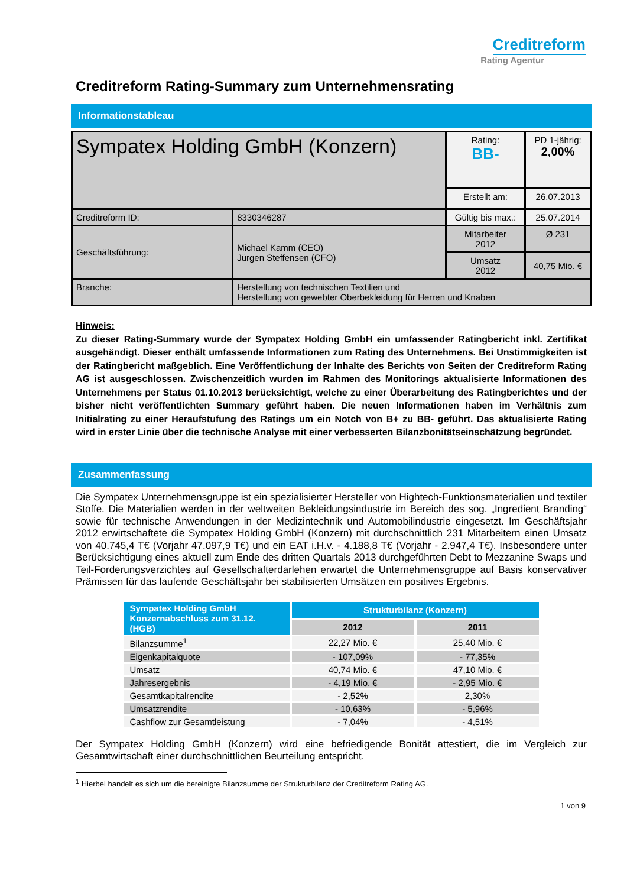Creditreform
Rating Agentur
Creditreform Rating-Summary zum Unternehmensrating
Informationstableau
| Sympatex Holding GmbH (Konzern) | | Rating: BB- | PD 1-jährig: 2,00% |
| | | Erstellt am: | 26.07.2013 |
| Creditreform ID: | 8330346287 | Gültig bis max.: | 25.07.2014 |
| Geschäftsführung: | Michael Kamm (CEO) Jürgen Steffensen (CFO) | Mitarbeiter 2012 | Ø 231 |
| | | Umsatz 2012 | 40,75 Mio. € |
| Branche: | Herstellung von technischen Textilien und Herstellung von gewebter Oberbekleidung für Herren und Knaben | | |
Hinweis:
Zu dieser Rating-Summary wurde der Sympatex Holding GmbH ein umfassender Ratingbericht inkl. Zertifikat ausgehändigt. Dieser enthält umfassende Informationen zum Rating des Unternehmens. Bei Unstimmigkeiten ist der Ratingbericht maßgeblich. Eine Veröffentlichung der Inhalte des Berichts von Seiten der Creditreform Rating AG ist ausgeschlossen. Zwischenzeitlich wurden im Rahmen des Monitorings aktualisierte Informationen des Unternehmens per Status 01.10.2013 berücksichtigt, welche zu einer Überarbeitung des Ratingberichtes und der bisher nicht veröffentlichten Summary geführt haben. Die neuen Informationen haben im Verhältnis zum Initialrating zu einer Heraufstufung des Ratings um ein Notch von B+ zu BB- geführt. Das aktualisierte Rating wird in erster Linie über die technische Analyse mit einer verbesserten Bilanzbonitätseinschätzung begründet.
Zusammenfassung
Die Sympatex Unternehmensgruppe ist ein spezialisierter Hersteller von Hightech-Funktionsmaterialien und textiler Stoffe. Die Materialien werden in der weltweiten Bekleidungsindustrie im Bereich des sog. „Ingredient Branding“ sowie für technische Anwendungen in der Medizintechnik und Automobilindustrie eingesetzt. Im Geschäftsjahr 2012 erwirtschaftete die Sympatex Holding GmbH (Konzern) mit durchschnittlich 231 Mitarbeitern einen Umsatz von 40.745,4 T€ (Vorjahr 47.097,9 T€) und ein EAT i.H.v. - 4.188,8 T€ (Vorjahr - 2.947,4 T€). Insbesondere unter Berücksichtigung eines aktuell zum Ende des dritten Quartals 2013 durchgeführten Debt to Mezzanine Swaps und Teil-Forderungsverzichtes auf Gesellschafterdarlehen erwartet die Unternehmensgruppe auf Basis konservativer Prämissen für das laufende Geschäftsjahr bei stabilisierten Umsätzen ein positives Ergebnis.
| Sympatex Holding GmbH Konzernabschluss zum 31.12. (HGB) | Strukturbilanz (Konzern) | |
| --- | --- | --- |
| | 2012 | 2011 |
| Bilanzsumme<sup>1</sup> | 22,27 Mio. € | 25,40 Mio. € |
| Eigenkapitalquote | - 107,09% | - 77,35% |
| Umsatz | 40,74 Mio. € | 47,10 Mio. € |
| Jahresergebnis | - 4,19 Mio. € | - 2,95 Mio. € |
| Gesamtkapitalrendite | - 2,52% | 2,30% |
| Umsatzrendite | - 10,63% | - 5,96% |
| Cashflow zur Gesamtleistung | - 7,04% | - 4,51% |
Der Sympatex Holding GmbH (Konzern) wird eine befriedigende Bonität attestiert, die im Vergleich zur Gesamtwirtschaft einer durchschnittlichen Beurteilung entspricht.
<sup>1</sup> Hierbei handelt es sich um die bereinigte Bilanzsumme der Strukturbilanz der Creditreform Rating AG.
1 von 9